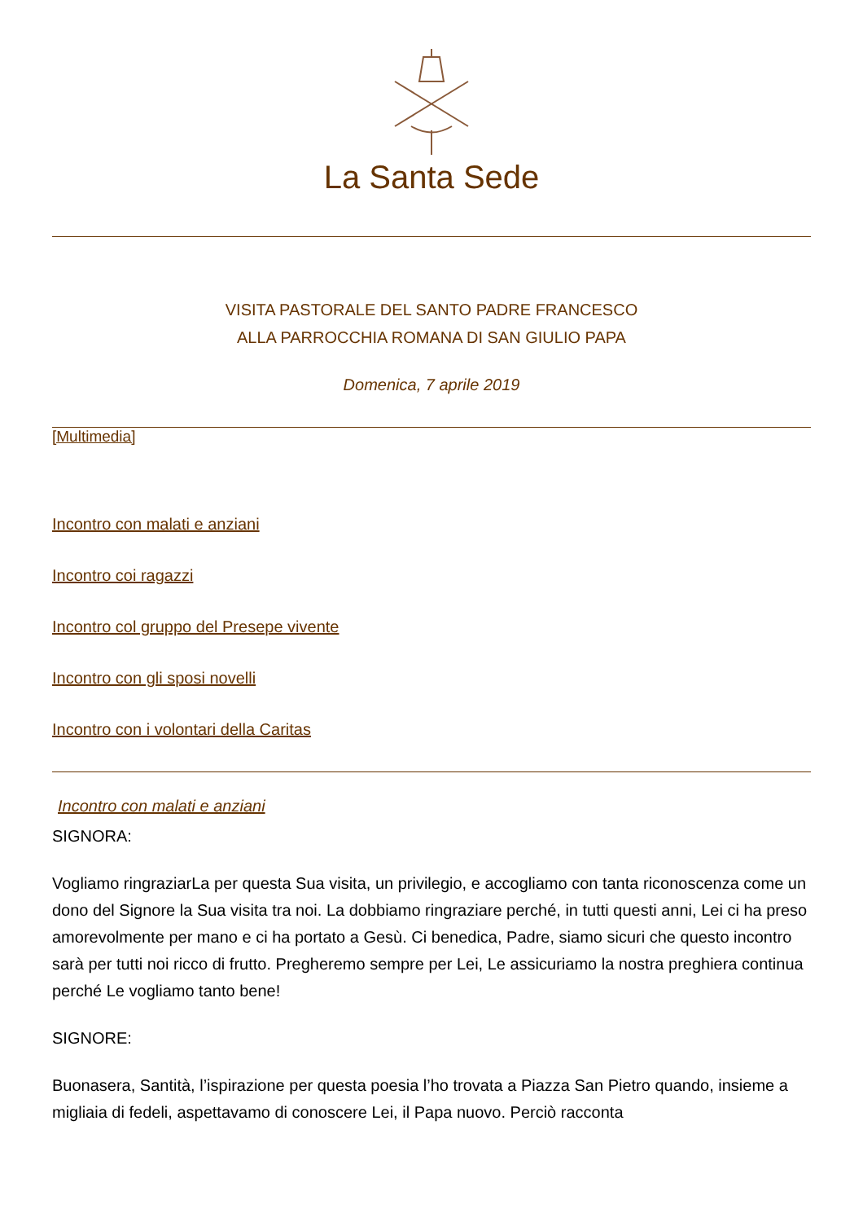La Santa Sede
VISITA PASTORALE DEL SANTO PADRE FRANCESCO
ALLA PARROCCHIA ROMANA DI SAN GIULIO PAPA
Domenica, 7 aprile 2019
[Multimedia]
Incontro con malati e anziani
Incontro coi ragazzi
Incontro col gruppo del Presepe vivente
Incontro con gli sposi novelli
Incontro con i volontari della Caritas
Incontro con malati e anziani
SIGNORA:
Vogliamo ringraziarLa per questa Sua visita, un privilegio, e accogliamo con tanta riconoscenza come un dono del Signore la Sua visita tra noi. La dobbiamo ringraziare perché, in tutti questi anni, Lei ci ha preso amorevolmente per mano e ci ha portato a Gesù. Ci benedica, Padre, siamo sicuri che questo incontro sarà per tutti noi ricco di frutto. Pregheremo sempre per Lei, Le assicuriamo la nostra preghiera continua perché Le vogliamo tanto bene!
SIGNORE:
Buonasera, Santità, l’ispirazione per questa poesia l’ho trovata a Piazza San Pietro quando, insieme a migliaia di fedeli, aspettavamo di conoscere Lei, il Papa nuovo. Perciò racconta